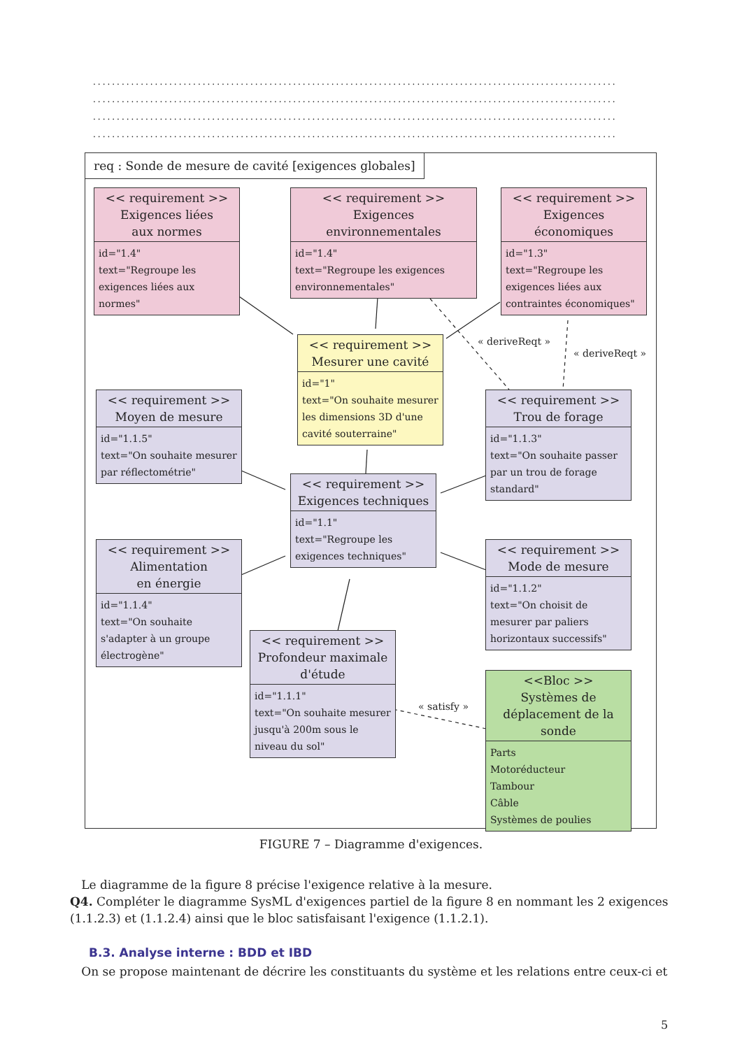..............................................................................................................
..............................................................................................................
..............................................................................................................
..............................................................................................................
req : Sonde de mesure de cavité [exigences globales]
<< requirement >>
Exigences liées
aux normes
id="1.4"
text="Regroupe les exigences liées aux normes"
<< requirement >>
Exigences
environnementales
id="1.4"
text="Regroupe les exigences environnementales"
<< requirement >>
Exigences économiques
id="1.3"
text="Regroupe les exigences liées aux contraintes économiques"
<< requirement >>
Mesurer une cavité
id="1"
text="On souhaite mesurer les dimensions 3D d'une cavité souterraine"
« deriveReqt »
« deriveReqt »
<< requirement >>
Moyen de mesure
id="1.1.5"
text="On souhaite mesurer par réflectométrie"
<< requirement >>
Trou de forage
id="1.1.3"
text="On souhaite passer par un trou de forage standard"
<< requirement >>
Exigences techniques
id="1.1"
text="Regroupe les exigences techniques"
<< requirement >>
Alimentation
en énergie
id="1.1.4"
text="On souhaite s'adapter à un groupe électrogène"
<< requirement >>
Mode de mesure
id="1.1.2"
text="On choisit de mesurer par paliers horizontaux successifs"
<< requirement >>
Profondeur maximale d'étude
id="1.1.1"
text="On souhaite mesurer jusqu'à 200m sous le niveau du sol"
« satisfy »
<<Bloc >>
Systèmes de déplacement de la sonde
Parts
Motoréducteur
Tambour
Câble
Systèmes de poulies
FIGURE 7 – Diagramme d'exigences.
Le diagramme de la figure 8 précise l'exigence relative à la mesure.
Q4. Compléter le diagramme SysML d'exigences partiel de la figure 8 en nommant les 2 exigences (1.1.2.3) et (1.1.2.4) ainsi que le bloc satisfaisant l'exigence (1.1.2.1).
B.3. Analyse interne : BDD et IBD
On se propose maintenant de décrire les constituants du système et les relations entre ceux-ci et
5